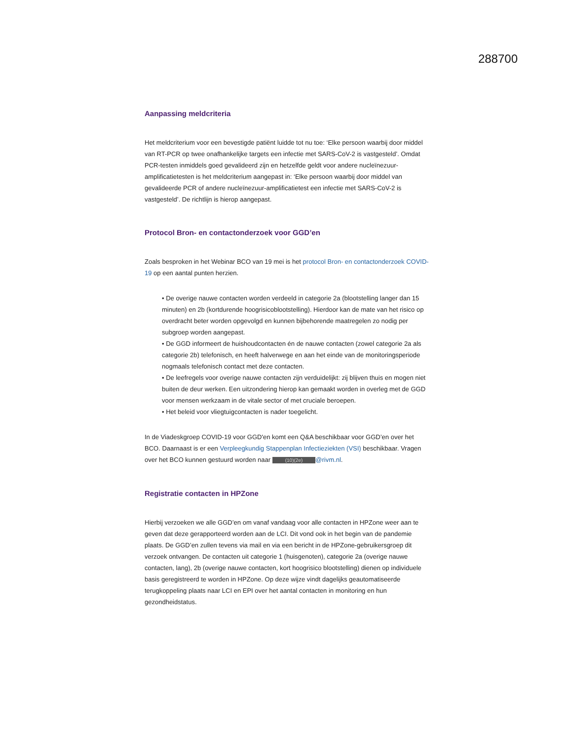288700
Aanpassing meldcriteria
Het meldcriterium voor een bevestigde patiënt luidde tot nu toe: ‘Elke persoon waarbij door middel van RT-PCR op twee onafhankelijke targets een infectie met SARS-CoV-2 is vastgesteld’. Omdat PCR-testen inmiddels goed gevalideerd zijn en hetzelfde geldt voor andere nucleïnezuur-amplificatietesten is het meldcriterium aangepast in: ‘Elke persoon waarbij door middel van gevalideerde PCR of andere nucleïnezuur-amplificatietest een infectie met SARS-CoV-2 is vastgesteld’. De richtlijn is hierop aangepast.
Protocol Bron- en contactonderzoek voor GGD’en
Zoals besproken in het Webinar BCO van 19 mei is het protocol Bron- en contactonderzoek COVID-19 op een aantal punten herzien.
• De overige nauwe contacten worden verdeeld in categorie 2a (blootstelling langer dan 15 minuten) en 2b (kortdurende hoogrisicoblootstelling). Hierdoor kan de mate van het risico op overdracht beter worden opgevolgd en kunnen bijbehorende maatregelen zo nodig per subgroep worden aangepast.
• De GGD informeert de huishoudcontacten én de nauwe contacten (zowel categorie 2a als categorie 2b) telefonisch, en heeft halverwege en aan het einde van de monitoringsperiode nogmaals telefonisch contact met deze contacten.
• De leefregels voor overige nauwe contacten zijn verduidelijkt: zij blijven thuis en mogen niet buiten de deur werken. Een uitzondering hierop kan gemaakt worden in overleg met de GGD voor mensen werkzaam in de vitale sector of met cruciale beroepen.
• Het beleid voor vliegtuigcontacten is nader toegelicht.
In de Viadeskgroep COVID-19 voor GGD'en komt een Q&A beschikbaar voor GGD’en over het BCO. Daarnaast is er een Verpleegkundig Stappenplan Infectieziekten (VSI) beschikbaar. Vragen over het BCO kunnen gestuurd worden naar (10)(2e) @rivm.nl.
Registratie contacten in HPZone
Hierbij verzoeken we alle GGD’en om vanaf vandaag voor alle contacten in HPZone weer aan te geven dat deze gerapporteerd worden aan de LCI. Dit vond ook in het begin van de pandemie plaats. De GGD’en zullen tevens via mail en via een bericht in de HPZone-gebruikersgroep dit verzoek ontvangen. De contacten uit categorie 1 (huisgenoten), categorie 2a (overige nauwe contacten, lang), 2b (overige nauwe contacten, kort hoogrisico blootstelling) dienen op individuele basis geregistreerd te worden in HPZone. Op deze wijze vindt dagelijks geautomatiseerde terugkoppeling plaats naar LCI en EPI over het aantal contacten in monitoring en hun gezondheidstatus.